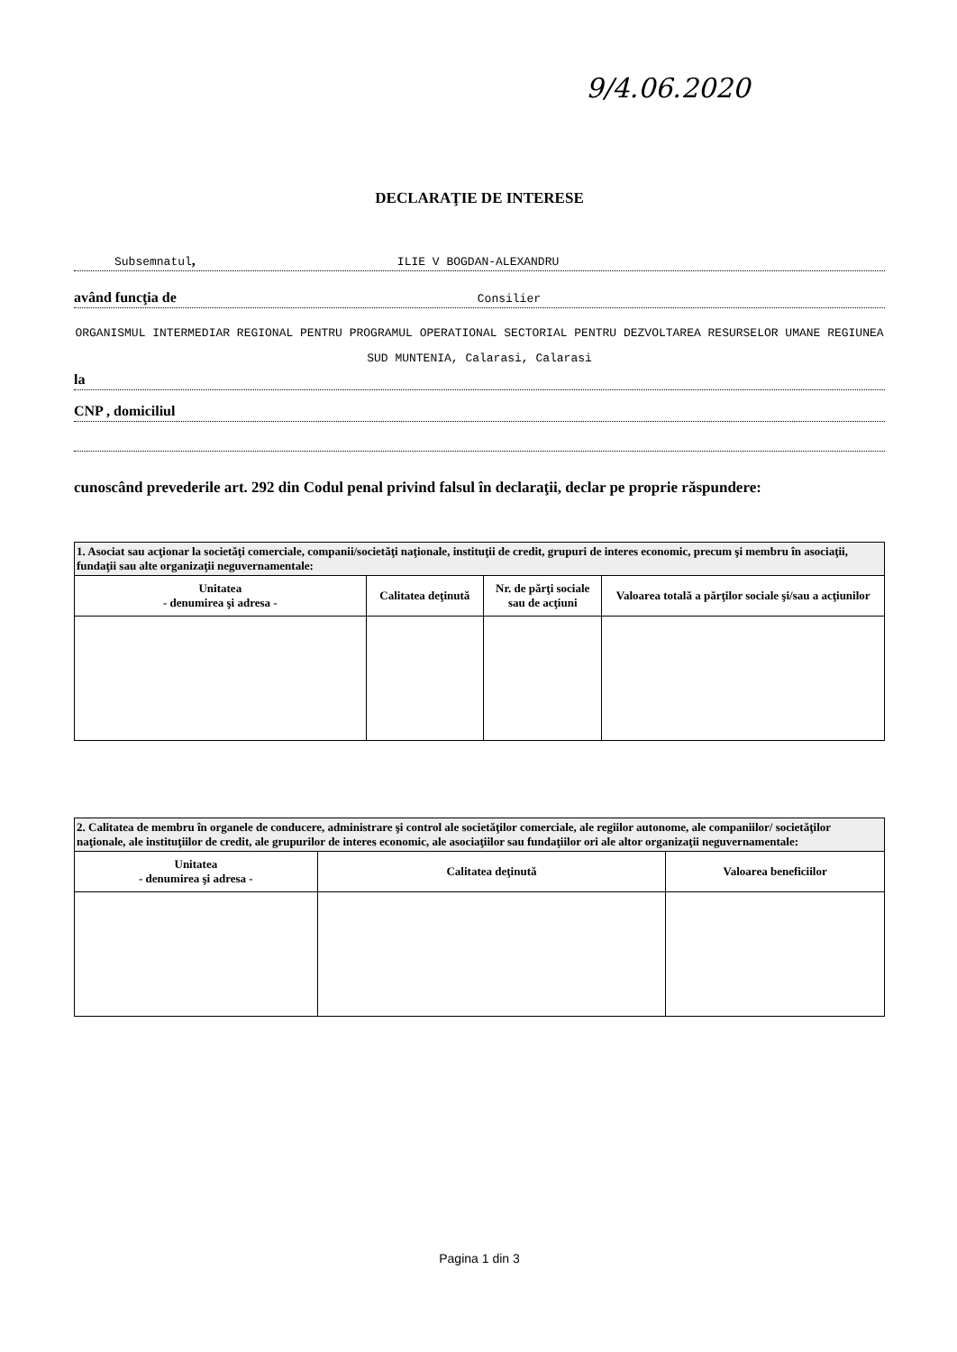9/4.06.2020
DECLARAŢIE DE INTERESE
Subsemnatul, ILIE V BOGDAN-ALEXANDRU
având funcţia de Consilier
ORGANISMUL INTERMEDIAR REGIONAL PENTRU PROGRAMUL OPERATIONAL SECTORIAL PENTRU DEZVOLTAREA RESURSELOR UMANE REGIUNEA SUD MUNTENIA, Calarasi, Calarasi
la
CNP , domiciliul
cunoscând prevederile art. 292 din Codul penal privind falsul în declaraţii, declar pe proprie răspundere:
| 1. Asociat sau acţionar la societăţi comerciale, companii/societăţi naţionale, instituţii de credit, grupuri de interes economic, precum şi membru în asociaţii, fundaţii sau alte organizaţii neguvernamentale: | | | |
| Unitatea - denumirea şi adresa - | Calitatea deţinută | Nr. de părţi sociale sau de acţiuni | Valoarea totală a părţilor sociale şi/sau a acţiunilor |
| 2. Calitatea de membru în organele de conducere, administrare şi control ale societăţilor comerciale, ale regiilor autonome, ale companiilor/ societăţilor naţionale, ale instituţiilor de credit, ale grupurilor de interes economic, ale asociaţiilor sau fundaţiilor ori ale altor organizaţii neguvernamentale: | | |
| Unitatea - denumirea şi adresa - | Calitatea deţinută | Valoarea beneficiilor |
Pagina 1 din 3